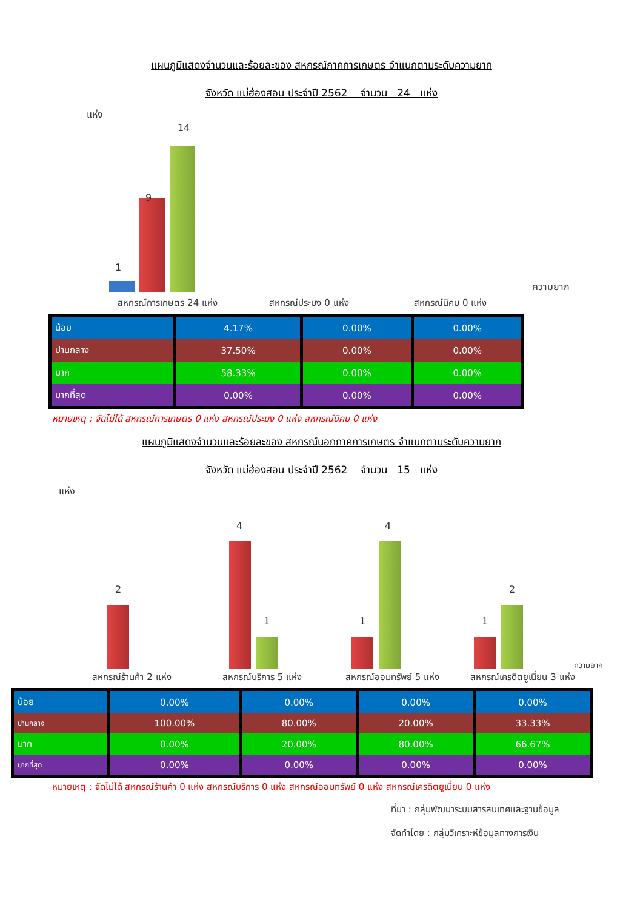แผนภูมิแสดงจำนวนและร้อยละของ สหกรณ์ภาคการเกษตร จำแนกตามระดับความยาก
จังหวัด แม่ฮ่องสอน ประจำปี 2562 จำนวน 24 แห่ง
แห่ง
1
9
14
ความยาก
สหกรณ์การเกษตร 24 แห่ง สหกรณ์ประมง 0 แห่ง สหกรณ์นิคม 0 แห่ง
| น้อย | 4.17% | 0.00% | 0.00% |
| ปานกลาง | 37.50% | 0.00% | 0.00% |
| มาก | 58.33% | 0.00% | 0.00% |
| มากที่สุด | 0.00% | 0.00% | 0.00% |
หมายเหตุ : จัดไม่ได้ สหกรณ์การเกษตร 0 แห่ง สหกรณ์ประมง 0 แห่ง สหกรณ์นิคม 0 แห่ง
แผนภูมิแสดงจำนวนและร้อยละของ สหกรณ์นอกภาคการเกษตร จำแนกตามระดับความยาก
จังหวัด แม่ฮ่องสอน ประจำปี 2562 จำนวน 15 แห่ง
แห่ง
2
4
1 1
4
1
2
ความยาก
สหกรณ์ร้านค้า 2 แห่ง สหกรณ์บริการ 5 แห่ง สหกรณ์ออมทรัพย์ 5 แห่ง สหกรณ์เครดิตยูเนี่ยน 3 แห่ง
| น้อย | 0.00% | 0.00% | 0.00% | 0.00% |
| ปานกลาง | 100.00% | 80.00% | 20.00% | 33.33% |
| มาก | 0.00% | 20.00% | 80.00% | 66.67% |
| มากที่สุด | 0.00% | 0.00% | 0.00% | 0.00% |
หมายเหตุ : จัดไม่ได้ สหกรณ์ร้านค้า 0 แห่ง สหกรณ์บริการ 0 แห่ง สหกรณ์ออมทรัพย์ 0 แห่ง สหกรณ์เครดิตยูเนี่ยน 0 แห่ง
ที่มา : กลุ่มพัฒนาระบบสารสนเทศและฐานข้อมูล
จัดทำโดย : กลุ่มวิเคราะห์ข้อมูลทางการเงิน